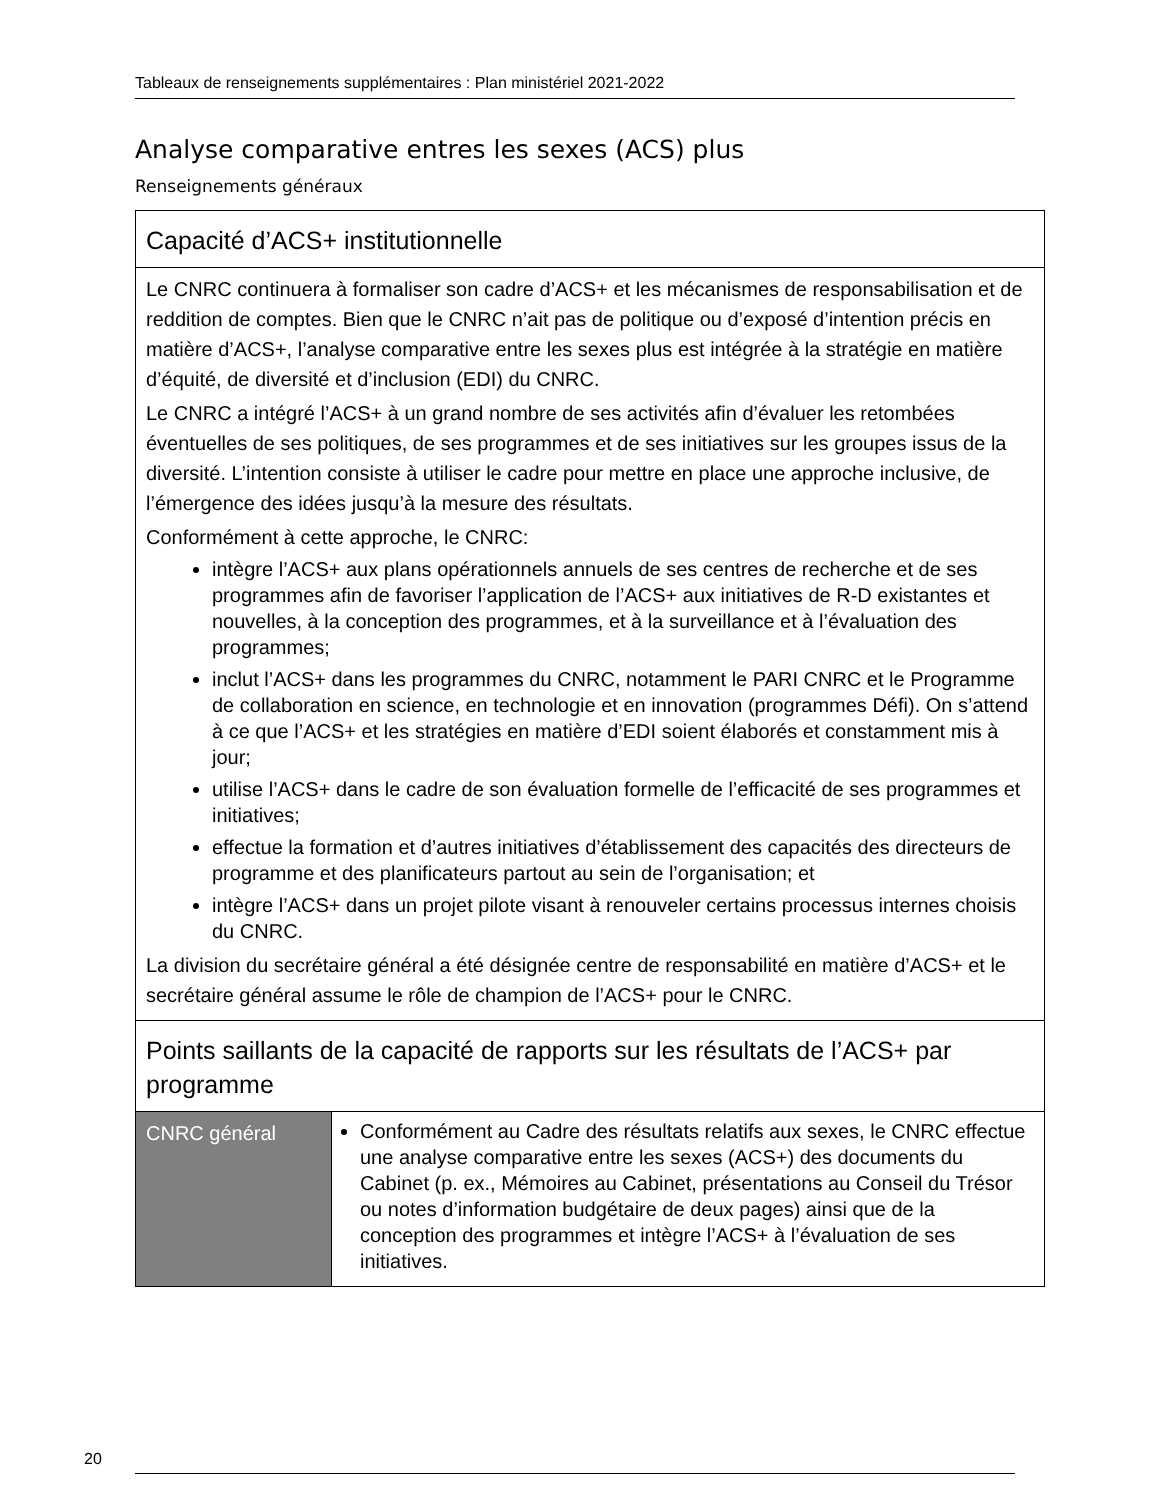Tableaux de renseignements supplémentaires : Plan ministériel 2021-2022
Analyse comparative entres les sexes (ACS) plus
Renseignements généraux
| Capacité d’ACS+ institutionnelle | |
| Le CNRC continuera à formaliser son cadre d’ACS+ et les mécanismes de responsabilisation et de reddition de comptes. Bien que le CNRC n’ait pas de politique ou d’exposé d’intention précis en matière d’ACS+, l’analyse comparative entre les sexes plus est intégrée à la stratégie en matière d’équité, de diversité et d’inclusion (EDI) du CNRC. Le CNRC a intégré l’ACS+ à un grand nombre de ses activités afin d’évaluer les retombées éventuelles de ses politiques, de ses programmes et de ses initiatives sur les groupes issus de la diversité. L’intention consiste à utiliser le cadre pour mettre en place une approche inclusive, de l’émergence des idées jusqu’à la mesure des résultats. Conformément à cette approche, le CNRC: intègre l’ACS+ aux plans opérationnels annuels de ses centres de recherche et de ses programmes afin de favoriser l’application de l’ACS+ aux initiatives de R-D existantes et nouvelles, à la conception des programmes, et à la surveillance et à l’évaluation des programmes; inclut l’ACS+ dans les programmes du CNRC, notamment le PARI CNRC et le Programme de collaboration en science, en technologie et en innovation (programmes Défi). On s’attend à ce que l’ACS+ et les stratégies en matière d’EDI soient élaborés et constamment mis à jour; utilise l’ACS+ dans le cadre de son évaluation formelle de l’efficacité de ses programmes et initiatives; effectue la formation et d’autres initiatives d’établissement des capacités des directeurs de programme et des planificateurs partout au sein de l’organisation; et intègre l’ACS+ dans un projet pilote visant à renouveler certains processus internes choisis du CNRC. La division du secrétaire général a été désignée centre de responsabilité en matière d’ACS+ et le secrétaire général assume le rôle de champion de l’ACS+ pour le CNRC. | |
| Points saillants de la capacité de rapports sur les résultats de l’ACS+ par programme | |
| CNRC général | Conformément au Cadre des résultats relatifs aux sexes, le CNRC effectue une analyse comparative entre les sexes (ACS+) des documents du Cabinet (p. ex., Mémoires au Cabinet, présentations au Conseil du Trésor ou notes d’information budgétaire de deux pages) ainsi que de la conception des programmes et intègre l’ACS+ à l’évaluation de ses initiatives. |
20